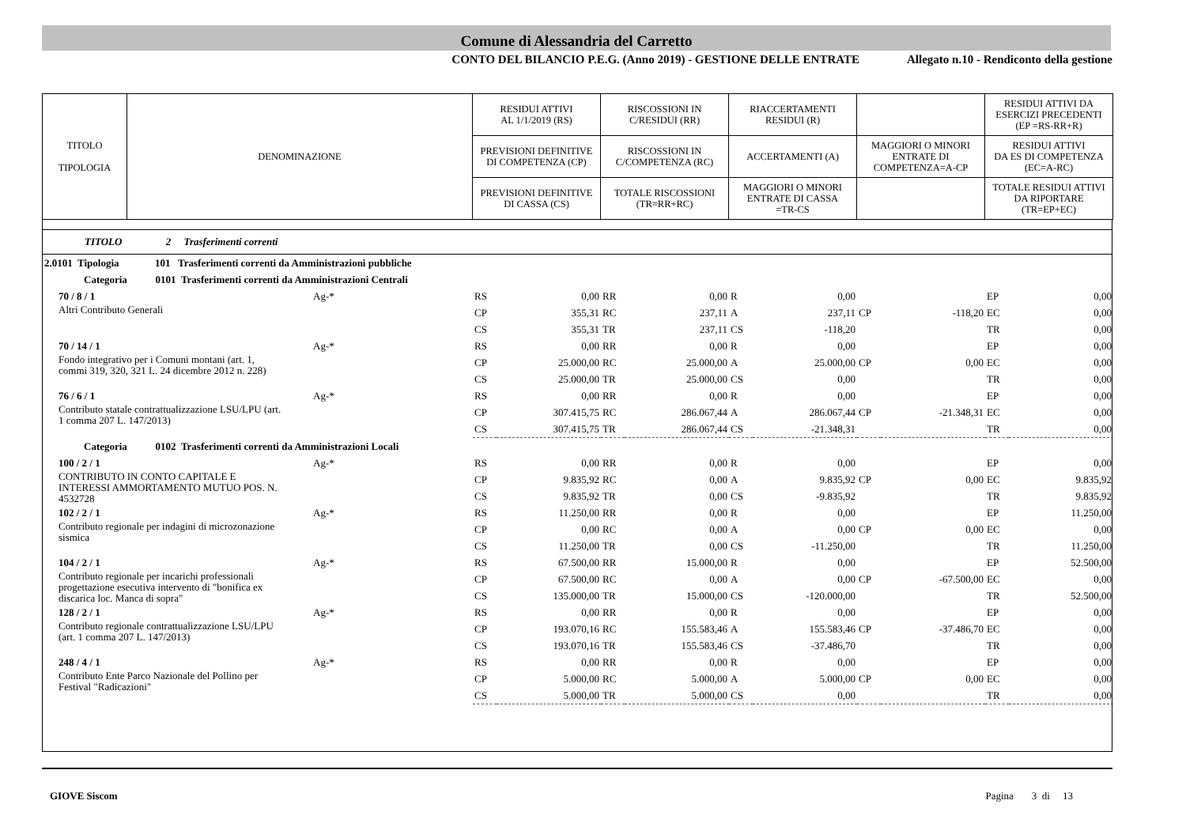Comune di Alessandria del Carretto
CONTO DEL BILANCIO P.E.G. (Anno 2019) - GESTIONE DELLE ENTRATE Allegato n.10 - Rendiconto della gestione
| TITOLO TIPOLOGIA | DENOMINAZIONE | RESIDUI ATTIVI AL 1/1/2019 (RS) | RISCOSSIONI IN C/RESIDUI (RR) | RIACCERTAMENTI RESIDUI (R) | | RESIDUI ATTIVI DA ESERCIZI PRECEDENTI (EP =RS-RR+R) |
| | | PREVISIONI DEFINITIVE DI COMPETENZA (CP) | RISCOSSIONI IN C/COMPETENZA (RC) | ACCERTAMENTI (A) | MAGGIORI O MINORI ENTRATE DI COMPETENZA=A-CP | RESIDUI ATTIVI DA ES DI COMPETENZA (EC=A-RC) |
| | | PREVISIONI DEFINITIVE DI CASSA (CS) | TOTALE RISCOSSIONI (TR=RR+RC) | MAGGIORI O MINORI ENTRATE DI CASSA =TR-CS | | TOTALE RESIDUI ATTIVI DA RIPORTARE (TR=EP+EC) |
TITOLO 2 Trasferimenti correnti
| 2.0101 Tipologia 101 Trasferimenti correnti da Amministrazioni pubbliche | | | | | | | | | | | |
| Categoria 0101 Trasferimenti correnti da Amministrazioni Centrali | | | | | | | | | | | |
| 70 / 8 / 1 | Ag-* | RS | 0,00 | RR | 0,00 | R | 0,00 | | | EP | 0,00 |
| Altri Contributo Generali | | CP | 355,31 | RC | 237,11 | A | 237,11 | CP | -118,20 | EC | 0,00 |
| | | CS | 355,31 | TR | 237,11 | CS | -118,20 | | | TR | 0,00 |
| 70 / 14 / 1 | Ag-* | RS | 0,00 | RR | 0,00 | R | 0,00 | | | EP | 0,00 |
| Fondo integrativo per i Comuni montani (art. 1, commi 319, 320, 321 L. 24 dicembre 2012 n. 228) | | CP | 25.000,00 | RC | 25.000,00 | A | 25.000,00 | CP | 0,00 | EC | 0,00 |
| | | CS | 25.000,00 | TR | 25.000,00 | CS | 0,00 | | | TR | 0,00 |
| 76 / 6 / 1 | Ag-* | RS | 0,00 | RR | 0,00 | R | 0,00 | | | EP | 0,00 |
| Contributo statale contrattualizzazione LSU/LPU (art. 1 comma 207 L. 147/2013) | | CP | 307.415,75 | RC | 286.067,44 | A | 286.067,44 | CP | -21.348,31 | EC | 0,00 |
| | | CS | 307.415,75 | TR | 286.067,44 | CS | -21.348,31 | | | TR | 0,00 |
| Categoria 0102 Trasferimenti correnti da Amministrazioni Locali | | | | | | | | | | | |
| 100 / 2 / 1 | Ag-* | RS | 0,00 | RR | 0,00 | R | 0,00 | | | EP | 0,00 |
| CONTRIBUTO IN CONTO CAPITALE E INTERESSI AMMORTAMENTO MUTUO POS. N. 4532728 | | CP | 9.835,92 | RC | 0,00 | A | 9.835,92 | CP | 0,00 | EC | 9.835,92 |
| | | CS | 9.835,92 | TR | 0,00 | CS | -9.835,92 | | | TR | 9.835,92 |
| 102 / 2 / 1 | Ag-* | RS | 11.250,00 | RR | 0,00 | R | 0,00 | | | EP | 11.250,00 |
| Contributo regionale per indagini di microzonazione sismica | | CP | 0,00 | RC | 0,00 | A | 0,00 | CP | 0,00 | EC | 0,00 |
| | | CS | 11.250,00 | TR | 0,00 | CS | -11.250,00 | | | TR | 11.250,00 |
| 104 / 2 / 1 | Ag-* | RS | 67.500,00 | RR | 15.000,00 | R | 0,00 | | | EP | 52.500,00 |
| Contributo regionale per incarichi professionali progettazione esecutiva intervento di "bonifica ex discarica loc. Manca di sopra" | | CP | 67.500,00 | RC | 0,00 | A | 0,00 | CP | -67.500,00 | EC | 0,00 |
| | | CS | 135.000,00 | TR | 15.000,00 | CS | -120.000,00 | | | TR | 52.500,00 |
| 128 / 2 / 1 | Ag-* | RS | 0,00 | RR | 0,00 | R | 0,00 | | | EP | 0,00 |
| Contributo regionale contrattualizzazione LSU/LPU (art. 1 comma 207 L. 147/2013) | | CP | 193.070,16 | RC | 155.583,46 | A | 155.583,46 | CP | -37.486,70 | EC | 0,00 |
| | | CS | 193.070,16 | TR | 155.583,46 | CS | -37.486,70 | | | TR | 0,00 |
| 248 / 4 / 1 | Ag-* | RS | 0,00 | RR | 0,00 | R | 0,00 | | | EP | 0,00 |
| Contributo Ente Parco Nazionale del Pollino per Festival "Radicazioni" | | CP | 5.000,00 | RC | 5.000,00 | A | 5.000,00 | CP | 0,00 | EC | 0,00 |
| | | CS | 5.000,00 | TR | 5.000,00 | CS | 0,00 | | | TR | 0,00 |
GIOVE Siscom Pagina 3 di 13